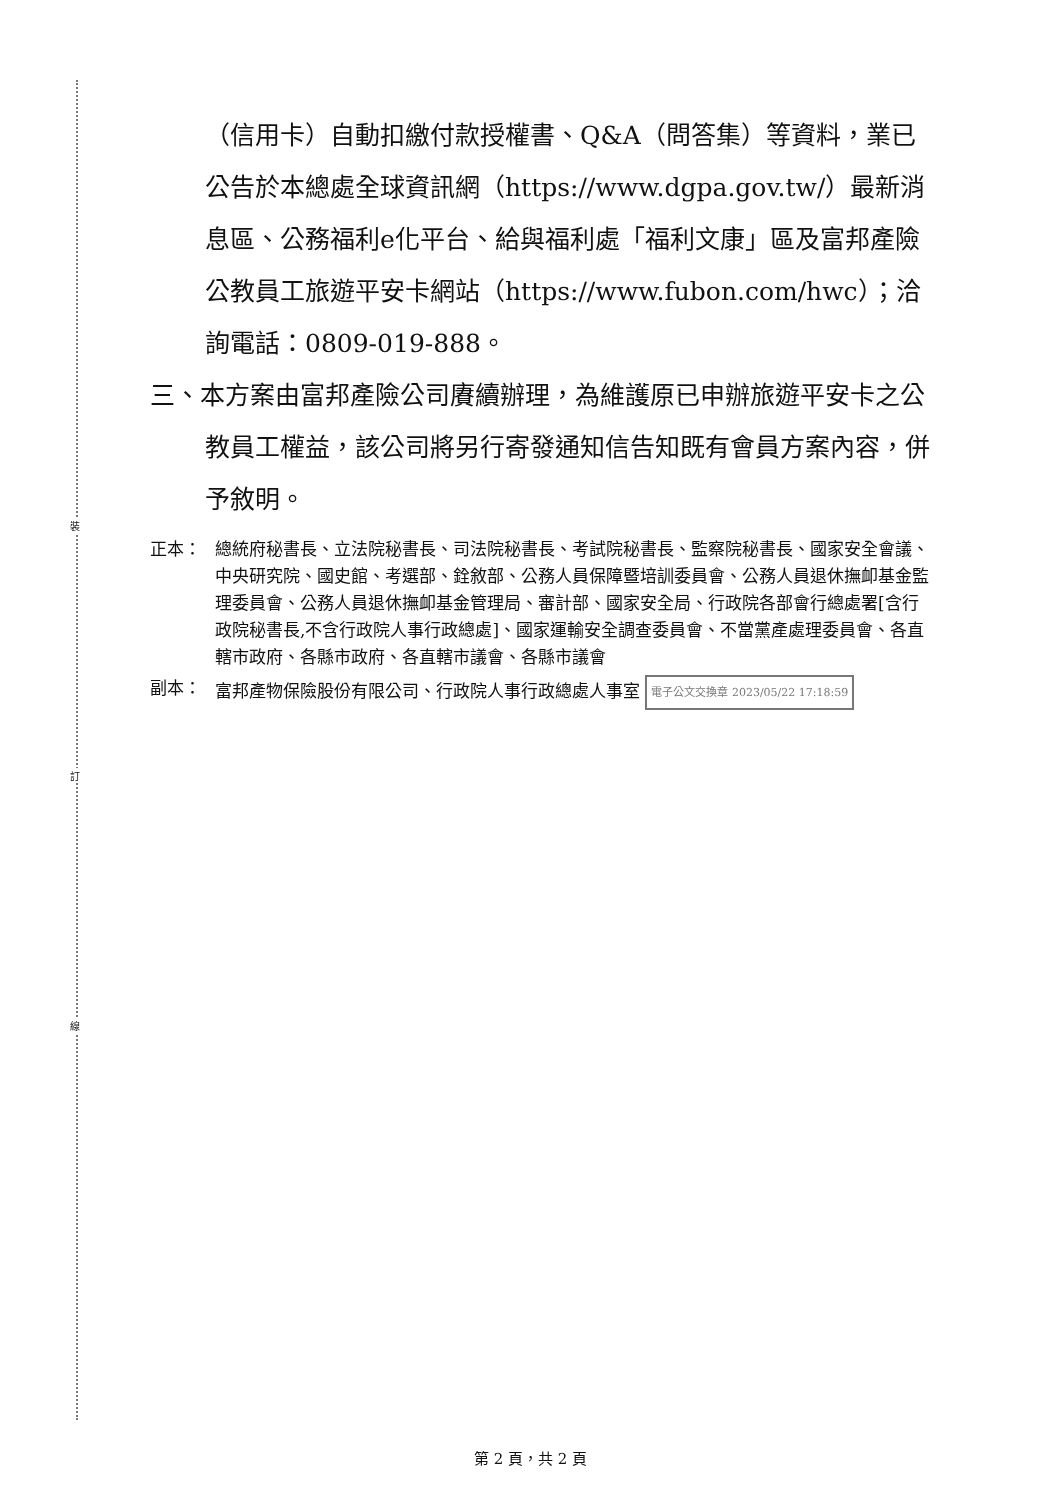裝
訂
線
（信用卡）自動扣繳付款授權書、Q&A（問答集）等資料，業已公告於本總處全球資訊網（https://www.dgpa.gov.tw/）最新消息區、公務福利e化平台、給與福利處「福利文康」區及富邦產險公教員工旅遊平安卡網站（https://www.fubon.com/hwc）；洽詢電話：0809-019-888。
三、本方案由富邦產險公司賡續辦理，為維護原已申辦旅遊平安卡之公教員工權益，該公司將另行寄發通知信告知既有會員方案內容，併予敘明。
正本： 總統府秘書長、立法院秘書長、司法院秘書長、考試院秘書長、監察院秘書長、國家安全會議、中央研究院、國史館、考選部、銓敘部、公務人員保障暨培訓委員會、公務人員退休撫卹基金監理委員會、公務人員退休撫卹基金管理局、審計部、國家安全局、行政院各部會行總處署[含行政院秘書長,不含行政院人事行政總處]、國家運輸安全調查委員會、不當黨產處理委員會、各直轄市政府、各縣市政府、各直轄市議會、各縣市議會
副本： 富邦產物保險股份有限公司、行政院人事行政總處人事室 電子公文交換章 2023/05/22 17:18:59
第 2 頁，共 2 頁